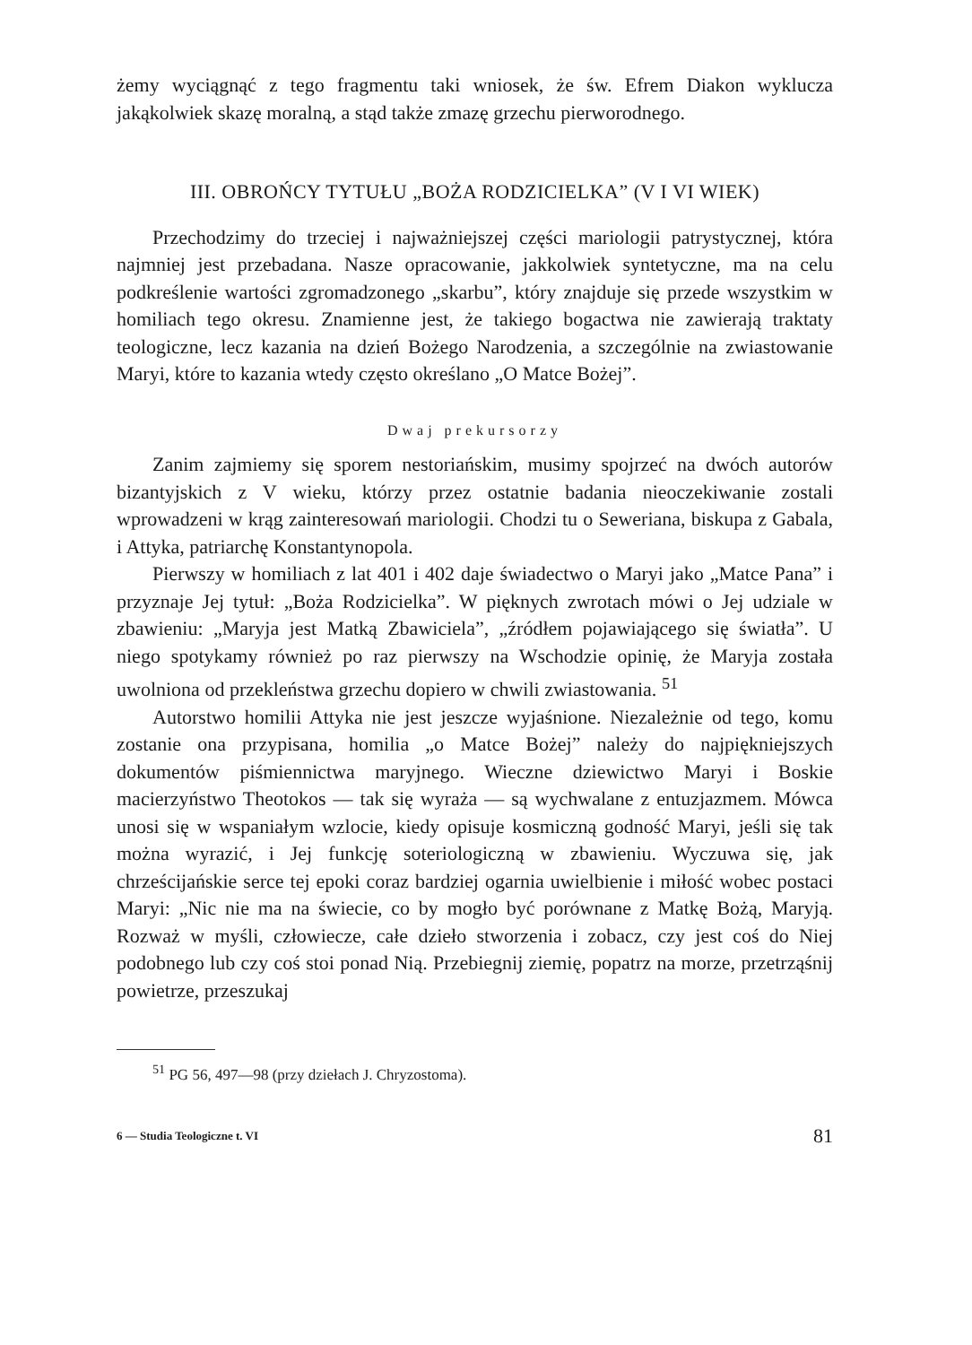żemy wyciągnąć z tego fragmentu taki wniosek, że św. Efrem Diakon wyklucza jakąkolwiek skazę moralną, a stąd także zmazę grzechu pierworodnego.
III. OBROŃCY TYTUŁU „BOŻA RODZICIELKA” (V I VI WIEK)
Przechodzimy do trzeciej i najważniejszej części mariologii patrystycznej, która najmniej jest przebadana. Nasze opracowanie, jakkolwiek syntetyczne, ma na celu podkreślenie wartości zgromadzonego „skarbu”, który znajduje się przede wszystkim w homiliach tego okresu. Znamienne jest, że takiego bogactwa nie zawierają traktaty teologiczne, lecz kazania na dzień Bożego Narodzenia, a szczególnie na zwiastowanie Maryi, które to kazania wtedy często określano „O Matce Bożej”.
Dwaj prekursorzy
Zanim zajmiemy się sporem nestoriańskim, musimy spojrzeć na dwóch autorów bizantyjskich z V wieku, którzy przez ostatnie badania nieoczekiwanie zostali wprowadzeni w krąg zainteresowań mariologii. Chodzi tu o Seweriana, biskupa z Gabala, i Attyka, patriarchę Konstantynopola.
Pierwszy w homiliach z lat 401 i 402 daje świadectwo o Maryi jako „Matce Pana” i przyznaje Jej tytuł: „Boża Rodzicielka”. W pięknych zwrotach mówi o Jej udziale w zbawieniu: „Maryja jest Matką Zbawiciela”, „źródłem pojawiającego się światła”. U niego spotykamy również po raz pierwszy na Wschodzie opinię, że Maryja została uwolniona od przekleństwa grzechu dopiero w chwili zwiastowania. <sup>51</sup>
Autorstwo homilii Attyka nie jest jeszcze wyjaśnione. Niezależnie od tego, komu zostanie ona przypisana, homilia „o Matce Bożej” należy do najpiękniejszych dokumentów piśmiennictwa maryjnego. Wieczne dziewictwo Maryi i Boskie macierzyństwo Theotokos — tak się wyraża — są wychwalane z entuzjazmem. Mówca unosi się w wspaniałym wzlocie, kiedy opisuje kosmiczną godność Maryi, jeśli się tak można wyrazić, i Jej funkcję soteriologiczną w zbawieniu. Wyczuwa się, jak chrześcijańskie serce tej epoki coraz bardziej ogarnia uwielbienie i miłość wobec postaci Maryi: „Nic nie ma na świecie, co by mogło być porównane z Matkę Bożą, Maryją. Rozważ w myśli, człowiecze, całe dzieło stworzenia i zobacz, czy jest coś do Niej podobnego lub czy coś stoi ponad Nią. Przebiegnij ziemię, popatrz na morze, przetrząśnij powietrze, przeszukaj
<sup>51</sup> PG 56, 497—98 (przy dziełach J. Chryzostoma).
6 — Studia Teologiczne t. VI 81